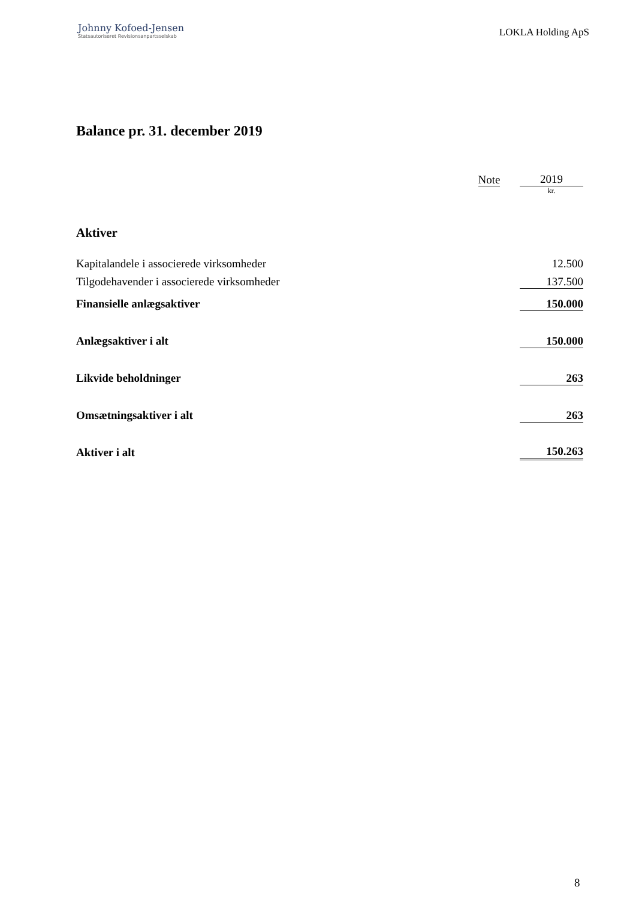Johnny Kofoed-Jensen
Statsautoriseret Revisionsanpartsselskab
LOKLA Holding ApS
Balance pr. 31. december 2019
| | Note | | 2019 |
| | | | kr. |
| Aktiver | | | |
| Kapitalandele i associerede virksomheder | | | 12.500 |
| Tilgodehavender i associerede virksomheder | | | 137.500 |
| Finansielle anlægsaktiver | | | 150.000 |
| Anlægsaktiver i alt | | | 150.000 |
| Likvide beholdninger | | | 263 |
| Omsætningsaktiver i alt | | | 263 |
| Aktiver i alt | | | 150.263 |
8